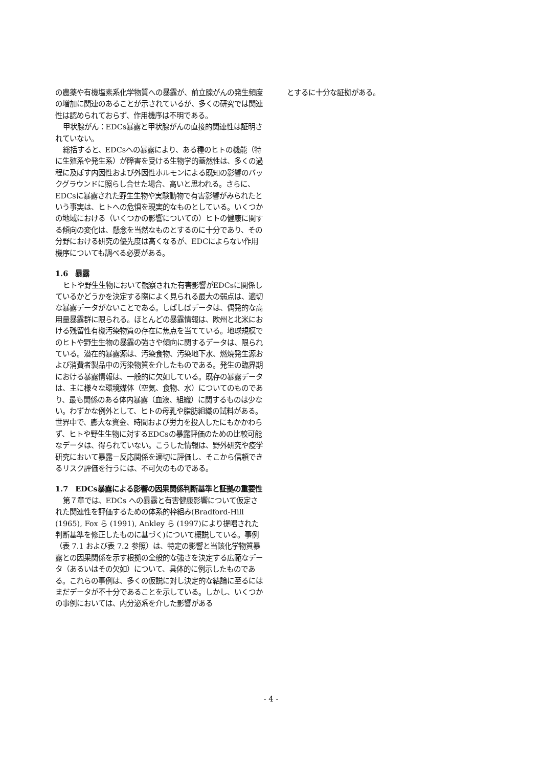の農薬や有機塩素系化学物質への暴露が、前立腺がんの発生頻度の増加に関連のあることが示されているが、多くの研究では関連性は認められておらず、作用機序は不明である。
甲状腺がん：EDCs暴露と甲状腺がんの直接的関連性は証明されていない。
総括すると、EDCsへの暴露により、ある種のヒトの機能（特に生殖系や発生系）が障害を受ける生物学的蓋然性は、多くの過程に及ぼす内因性および外因性ホルモンによる既知の影響のバックグラウンドに照らし合せた場合、高いと思われる。さらに、EDCsに暴露された野生生物や実験動物で有害影響がみられたという事実は、ヒトへの危惧を現実的なものとしている。いくつかの地域における（いくつかの影響についての）ヒトの健康に関する傾向の変化は、懸念を当然なものとするのに十分であり、その分野における研究の優先度は高くなるが、EDCによらない作用機序についても調べる必要がある。
1.6　暴露
ヒトや野生生物において観察された有害影響がEDCsに関係しているかどうかを決定する際によく見られる最大の弱点は、適切な暴露データがないことである。しばしばデータは、偶発的な高用量暴露群に限られる。ほとんどの暴露情報は、欧州と北米における残留性有機汚染物質の存在に焦点を当てている。地球規模でのヒトや野生生物の暴露の強さや傾向に関するデータは、限られている。潜在的暴露源は、汚染食物、汚染地下水、燃焼発生源および消費者製品中の汚染物質を介したものである。発生の臨界期における暴露情報は、一般的に欠如している。既存の暴露データは、主に様々な環境媒体（空気、食物、水）についてのものであり、最も関係のある体内暴露（血液、組織）に関するものは少ない。わずかな例外として、ヒトの母乳や脂肪組織の試料がある。世界中で、膨大な資金、時間および労力を投入したにもかかわらず、ヒトや野生生物に対するEDCsの暴露評価のための比較可能なデータは、得られていない。こうした情報は、野外研究や疫学研究において暴露－反応関係を適切に評価し、そこから信頼できるリスク評価を行うには、不可欠のものである。
1.7　EDCs暴露による影響の因果関係判断基準と証拠の重要性
第７章では、EDCs への暴露と有害健康影響について仮定された関連性を評価するための体系的枠組み(Bradford-Hill (1965), Fox ら (1991), Ankley ら (1997)により提唱された判断基準を修正したものに基づく)について概説している。事例（表 7.1 および表 7.2 参照）は、特定の影響と当該化学物質暴露との因果関係を示す根拠の全般的な強さを決定する広範なデータ（あるいはその欠如）について、具体的に例示したものである。これらの事例は、多くの仮説に対し決定的な結論に至るにはまだデータが不十分であることを示している。しかし、いくつかの事例においては、内分泌系を介した影響がある
とするに十分な証拠がある。
- 4 -